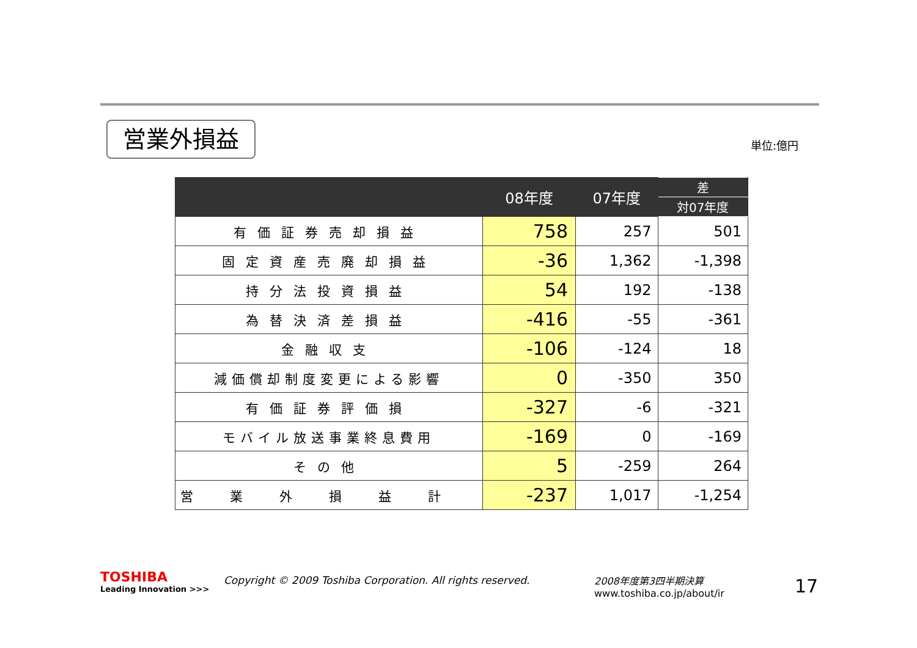営業外損益 単位:億円
| | 08年度 | 07年度 | 差 |
| --- | --- | --- | --- |
| | | | 対07年度 |
| 有価証券売却損益 | 758 | 257 | 501 |
| 固定資産売廃却損益 | -36 | 1,362 | -1,398 |
| 持分法投資損益 | 54 | 192 | -138 |
| 為替決済差損益 | -416 | -55 | -361 |
| 金融収支 | -106 | -124 | 18 |
| 減価償却制度変更による影響 | 0 | -350 | 350 |
| 有価証券評価損 | -327 | -6 | -321 |
| モバイル放送事業終息費用 | -169 | 0 | -169 |
| その他 | 5 | -259 | 264 |
| 営業外損益計 | -237 | 1,017 | -1,254 |
TOSHIBA
Leading Innovation >>>
Copyright © 2009 Toshiba Corporation. All rights reserved.
2008年度第3四半期決算
www.toshiba.co.jp/about/ir
17